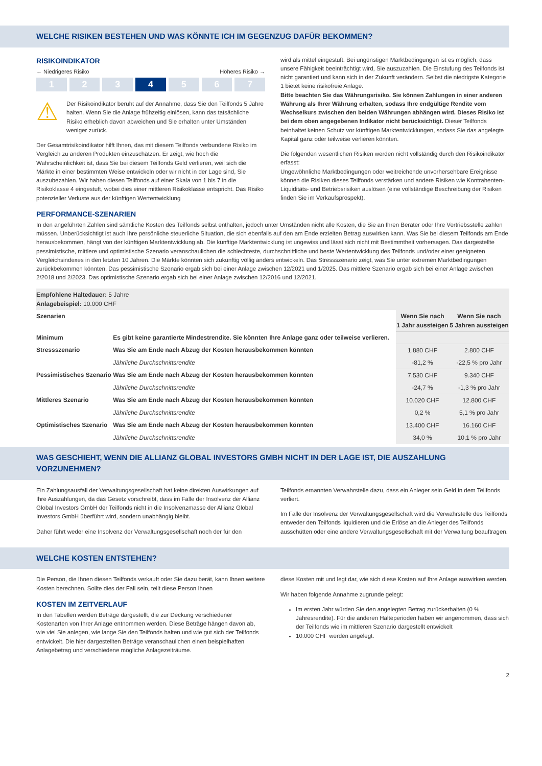WELCHE RISIKEN BESTEHEN UND WAS KÖNNTE ICH IM GEGENZUG DAFÜR BEKOMMEN?
RISIKOINDIKATOR
← Niedrigeres Risiko Höheres Risiko →
1 2 3 4 5 6 7
⚠
Der Risikoindikator beruht auf der Annahme, dass Sie den Teilfonds 5 Jahre halten. Wenn Sie die Anlage frühzeitig einlösen, kann das tatsächliche Risiko erheblich davon abweichen und Sie erhalten unter Umständen weniger zurück.
Der Gesamtrisikoindikator hilft Ihnen, das mit diesem Teilfonds verbundene Risiko im Vergleich zu anderen Produkten einzuschätzen. Er zeigt, wie hoch die Wahrscheinlichkeit ist, dass Sie bei diesem Teilfonds Geld verlieren, weil sich die Märkte in einer bestimmten Weise entwickeln oder wir nicht in der Lage sind, Sie auszubezahlen. Wir haben diesen Teilfonds auf einer Skala von 1 bis 7 in die Risikoklasse 4 eingestuft, wobei dies einer mittleren Risikoklasse entspricht. Das Risiko potenzieller Verluste aus der künftigen Wertentwicklung
wird als mittel eingestuft. Bei ungünstigen Marktbedingungen ist es möglich, dass unsere Fähigkeit beeinträchtigt wird, Sie auszuzahlen. Die Einstufung des Teilfonds ist nicht garantiert und kann sich in der Zukunft verändern. Selbst die niedrigste Kategorie 1 bietet keine risikofreie Anlage.
Bitte beachten Sie das Währungsrisiko. Sie können Zahlungen in einer anderen Währung als Ihrer Währung erhalten, sodass Ihre endgültige Rendite vom Wechselkurs zwischen den beiden Währungen abhängen wird. Dieses Risiko ist bei dem oben angegebenen Indikator nicht berücksichtigt. Dieser Teilfonds beinhaltet keinen Schutz vor künftigen Marktentwicklungen, sodass Sie das angelegte Kapital ganz oder teilweise verlieren könnten.
Die folgenden wesentlichen Risiken werden nicht vollständig durch den Risikoindikator erfasst:
Ungewöhnliche Marktbedingungen oder weitreichende unvorhersehbare Ereignisse können die Risiken dieses Teilfonds verstärken und andere Risiken wie Kontrahenten-, Liquiditäts- und Betriebsrisiken auslösen (eine vollständige Beschreibung der Risiken finden Sie im Verkaufsprospekt).
PERFORMANCE-SZENARIEN
In den angeführten Zahlen sind sämtliche Kosten des Teilfonds selbst enthalten, jedoch unter Umständen nicht alle Kosten, die Sie an Ihren Berater oder Ihre Vertriebsstelle zahlen müssen. Unberücksichtigt ist auch Ihre persönliche steuerliche Situation, die sich ebenfalls auf den am Ende erzielten Betrag auswirken kann. Was Sie bei diesem Teilfonds am Ende herausbekommen, hängt von der künftigen Marktentwicklung ab. Die künftige Marktentwicklung ist ungewiss und lässt sich nicht mit Bestimmtheit vorhersagen. Das dargestellte pessimistische, mittlere und optimistische Szenario veranschaulichen die schlechteste, durchschnittliche und beste Wertentwicklung des Teilfonds und/oder einer geeigneten Vergleichsindexes in den letzten 10 Jahren. Die Märkte könnten sich zukünftig völlig anders entwickeln. Das Stressszenario zeigt, was Sie unter extremen Marktbedingungen zurückbekommen könnten. Das pessimistische Szenario ergab sich bei einer Anlage zwischen 12/2021 und 1/2025. Das mittlere Szenario ergab sich bei einer Anlage zwischen 2/2018 und 2/2023. Das optimistische Szenario ergab sich bei einer Anlage zwischen 12/2016 und 12/2021.
| Empfohlene Haltedauer: 5 Jahre Anlagebeispiel: 10.000 CHF | | | |
| Szenarien | | Wenn Sie nach 1 Jahr aussteigen | Wenn Sie nach 5 Jahren aussteigen |
| Minimum | Es gibt keine garantierte Mindestrendite. Sie könnten Ihre Anlage ganz oder teilweise verlieren. | | |
| Stressszenario | Was Sie am Ende nach Abzug der Kosten herausbekommen könnten | 1.880 CHF | 2.800 CHF |
| | Jährliche Durchschnittsrendite | -81,2 % | -22,5 % pro Jahr |
| Pessimistisches Szenario | Was Sie am Ende nach Abzug der Kosten herausbekommen könnten | 7.530 CHF | 9.340 CHF |
| | Jährliche Durchschnittsrendite | -24,7 % | -1,3 % pro Jahr |
| Mittleres Szenario | Was Sie am Ende nach Abzug der Kosten herausbekommen könnten | 10.020 CHF | 12.800 CHF |
| | Jährliche Durchschnittsrendite | 0,2 % | 5,1 % pro Jahr |
| Optimistisches Szenario | Was Sie am Ende nach Abzug der Kosten herausbekommen könnten | 13.400 CHF | 16.160 CHF |
| | Jährliche Durchschnittsrendite | 34,0 % | 10,1 % pro Jahr |
WAS GESCHIEHT, WENN DIE ALLIANZ GLOBAL INVESTORS GMBH NICHT IN DER LAGE IST, DIE AUSZAHLUNG VORZUNEHMEN?
Ein Zahlungsausfall der Verwaltungsgesellschaft hat keine direkten Auswirkungen auf Ihre Auszahlungen, da das Gesetz vorschreibt, dass im Falle der Insolvenz der Allianz Global Investors GmbH der Teilfonds nicht in die Insolvenzmasse der Allianz Global Investors GmbH überführt wird, sondern unabhängig bleibt.
Daher führt weder eine Insolvenz der Verwaltungsgesellschaft noch der für den
Teilfonds ernannten Verwahrstelle dazu, dass ein Anleger sein Geld in dem Teilfonds verliert.
Im Falle der Insolvenz der Verwaltungsgesellschaft wird die Verwahrstelle des Teilfonds entweder den Teilfonds liquidieren und die Erlöse an die Anleger des Teilfonds ausschütten oder eine andere Verwaltungsgesellschaft mit der Verwaltung beauftragen.
WELCHE KOSTEN ENTSTEHEN?
Die Person, die Ihnen diesen Teilfonds verkauft oder Sie dazu berät, kann Ihnen weitere Kosten berechnen. Sollte dies der Fall sein, teilt diese Person Ihnen
KOSTEN IM ZEITVERLAUF
In den Tabellen werden Beträge dargestellt, die zur Deckung verschiedener Kostenarten von Ihrer Anlage entnommen werden. Diese Beträge hängen davon ab, wie viel Sie anlegen, wie lange Sie den Teilfonds halten und wie gut sich der Teilfonds entwickelt. Die hier dargestellten Beträge veranschaulichen einen beispielhaften Anlagebetrag und verschiedene mögliche Anlagezeiträume.
diese Kosten mit und legt dar, wie sich diese Kosten auf Ihre Anlage auswirken werden.
Wir haben folgende Annahme zugrunde gelegt:
Im ersten Jahr würden Sie den angelegten Betrag zurückerhalten (0 % Jahresrendite). Für die anderen Halteperioden haben wir angenommen, dass sich der Teilfonds wie im mittleren Szenario dargestellt entwickelt
10.000 CHF werden angelegt.
2